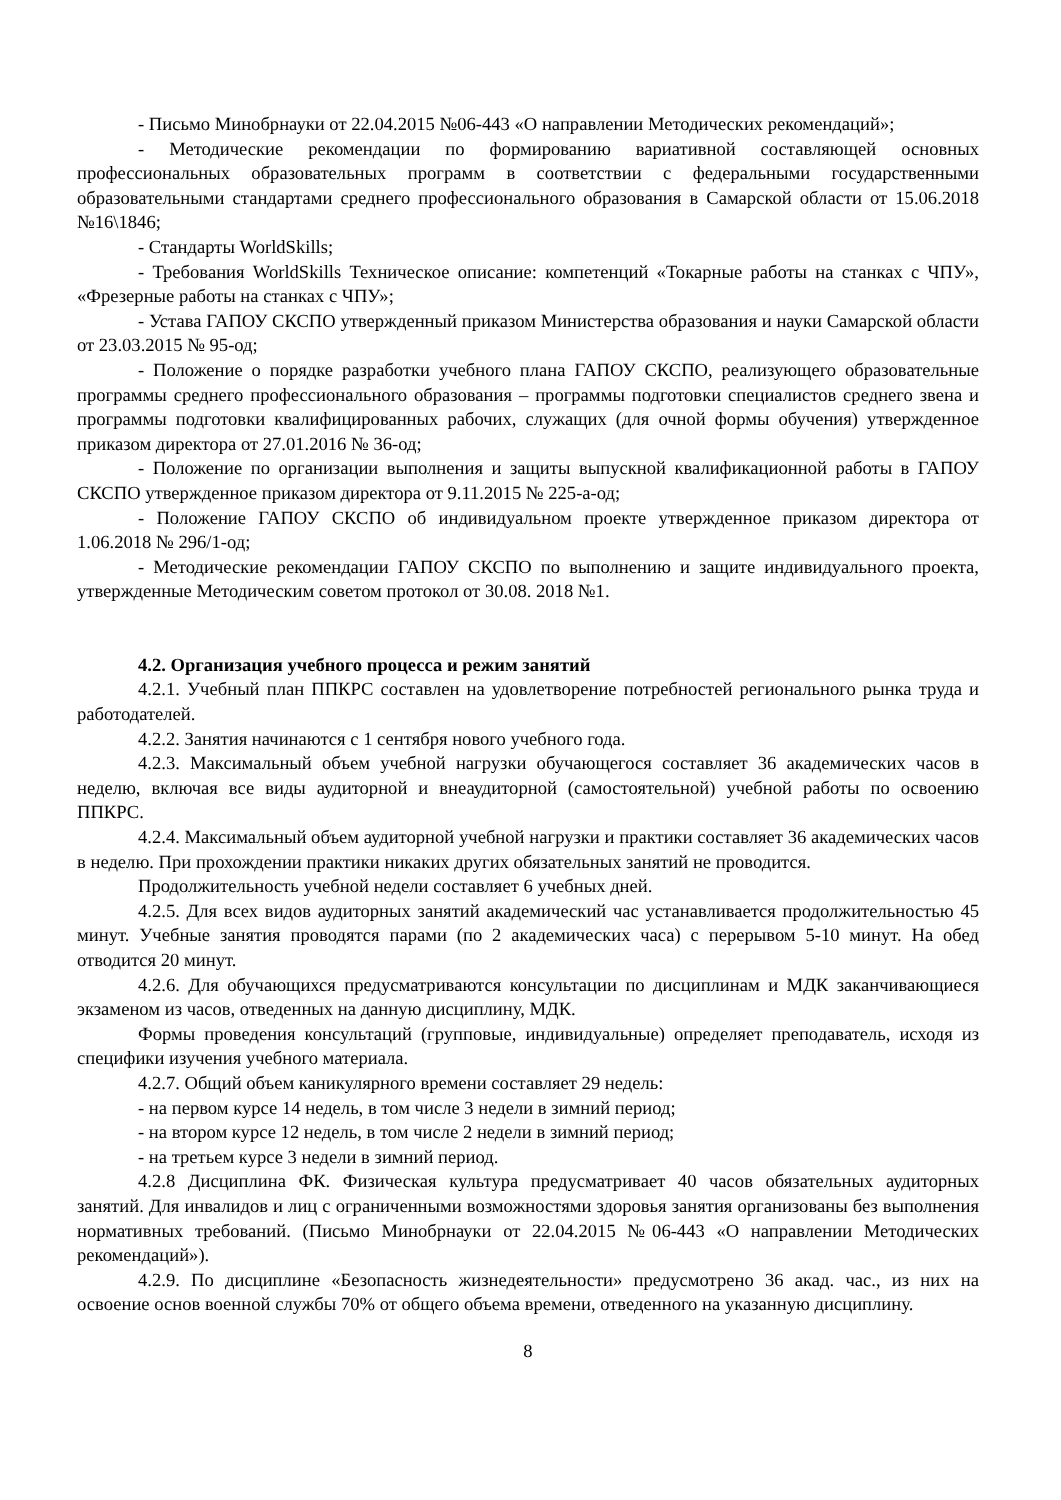- Письмо Минобрнауки от 22.04.2015 №06-443 «О направлении Методических рекомендаций»;
- Методические рекомендации по формированию вариативной составляющей основных профессиональных образовательных программ в соответствии с федеральными государственными образовательными стандартами среднего профессионального образования в Самарской области от 15.06.2018 №16\1846;
- Стандарты WorldSkills;
- Требования WorldSkills Техническое описание: компетенций «Токарные работы на станках с ЧПУ», «Фрезерные работы на станках с ЧПУ»;
- Устава ГАПОУ СКСПО утвержденный приказом Министерства образования и науки Самарской области от 23.03.2015 № 95-од;
- Положение о порядке разработки учебного плана ГАПОУ СКСПО, реализующего образовательные программы среднего профессионального образования – программы подготовки специалистов среднего звена и программы подготовки квалифицированных рабочих, служащих (для очной формы обучения) утвержденное приказом директора от 27.01.2016 № 36-од;
- Положение по организации выполнения и защиты выпускной квалификационной работы в ГАПОУ СКСПО утвержденное приказом директора от 9.11.2015 № 225-а-од;
- Положение ГАПОУ СКСПО об индивидуальном проекте утвержденное приказом директора от 1.06.2018 № 296/1-од;
- Методические рекомендации ГАПОУ СКСПО по выполнению и защите индивидуального проекта, утвержденные Методическим советом протокол от 30.08. 2018 №1.
4.2. Организация учебного процесса и режим занятий
4.2.1. Учебный план ППКРС составлен на удовлетворение потребностей регионального рынка труда и работодателей.
4.2.2. Занятия начинаются с 1 сентября нового учебного года.
4.2.3. Максимальный объем учебной нагрузки обучающегося составляет 36 академических часов в неделю, включая все виды аудиторной и внеаудиторной (самостоятельной) учебной работы по освоению ППКРС.
4.2.4. Максимальный объем аудиторной учебной нагрузки и практики составляет 36 академических часов в неделю. При прохождении практики никаких других обязательных занятий не проводится.
Продолжительность учебной недели составляет 6 учебных дней.
4.2.5. Для всех видов аудиторных занятий академический час устанавливается продолжительностью 45 минут. Учебные занятия проводятся парами (по 2 академических часа) с перерывом 5-10 минут. На обед отводится 20 минут.
4.2.6. Для обучающихся предусматриваются консультации по дисциплинам и МДК заканчивающиеся экзаменом из часов, отведенных на данную дисциплину, МДК.
Формы проведения консультаций (групповые, индивидуальные) определяет преподаватель, исходя из специфики изучения учебного материала.
4.2.7. Общий объем каникулярного времени составляет 29 недель:
- на первом курсе 14 недель, в том числе 3 недели в зимний период;
- на втором курсе 12 недель, в том числе 2 недели в зимний период;
- на третьем курсе 3 недели в зимний период.
4.2.8 Дисциплина ФК. Физическая культура предусматривает 40 часов обязательных аудиторных занятий. Для инвалидов и лиц с ограниченными возможностями здоровья занятия организованы без выполнения нормативных требований. (Письмо Минобрнауки от 22.04.2015 №06-443 «О направлении Методических рекомендаций»).
4.2.9. По дисциплине «Безопасность жизнедеятельности» предусмотрено 36 акад. час., из них на освоение основ военной службы 70% от общего объема времени, отведенного на указанную дисциплину.
8